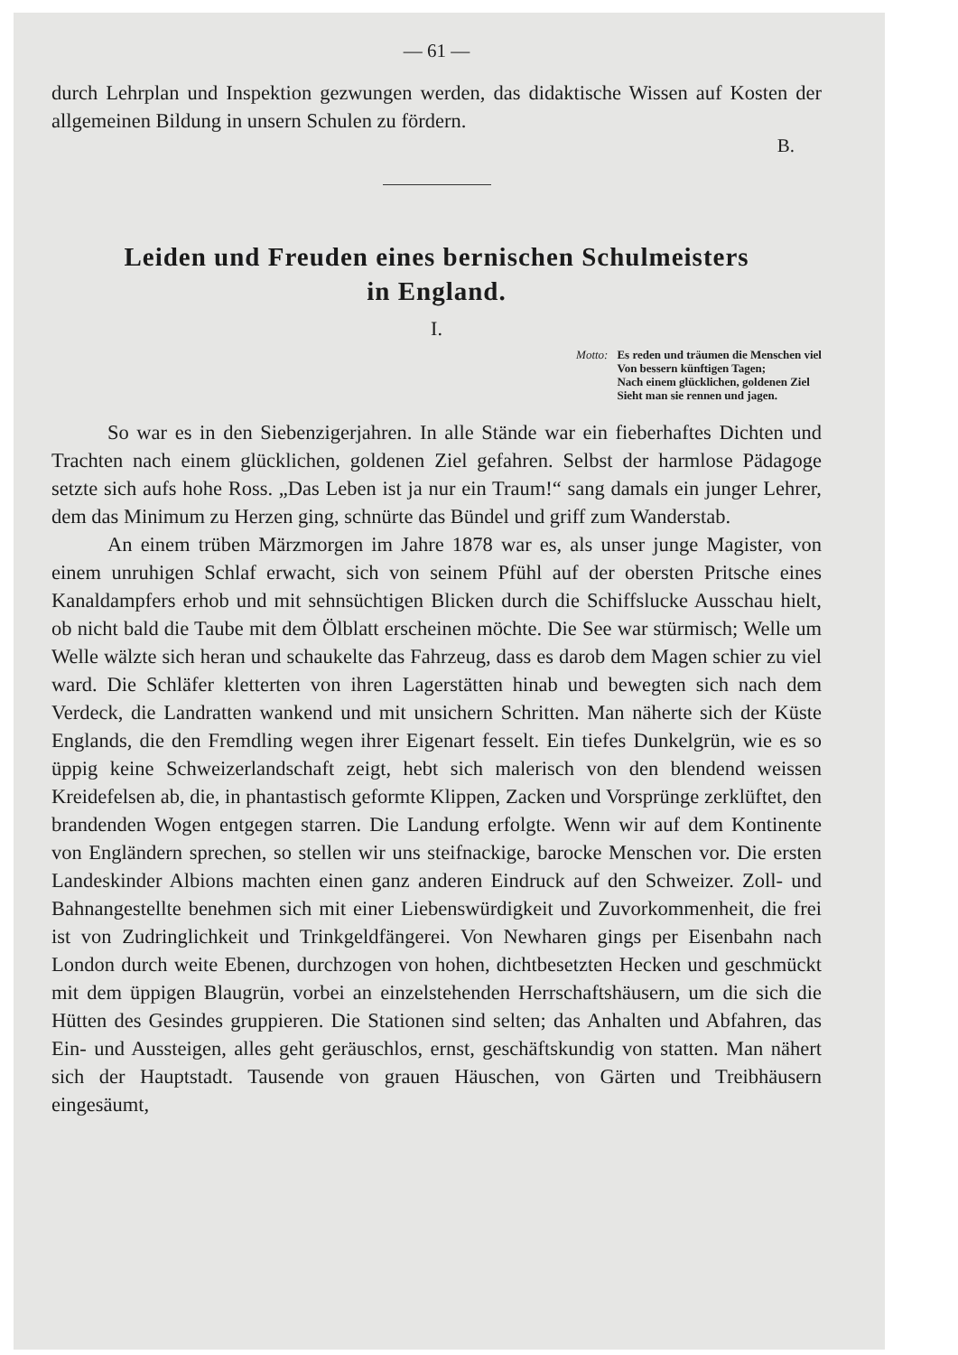— 61 —
durch Lehrplan und Inspektion gezwungen werden, das didaktische Wissen auf Kosten der allgemeinen Bildung in unsern Schulen zu fördern.
B.
Leiden und Freuden eines bernischen Schulmeisters
in England.
I.
Motto: Es reden und träumen die Menschen viel
Von bessern künftigen Tagen;
Nach einem glücklichen, goldenen Ziel
Sieht man sie rennen und jagen.
So war es in den Siebenzigerjahren. In alle Stände war ein fieberhaftes Dichten und Trachten nach einem glücklichen, goldenen Ziel gefahren. Selbst der harmlose Pädagoge setzte sich aufs hohe Ross. „Das Leben ist ja nur ein Traum!“ sang damals ein junger Lehrer, dem das Minimum zu Herzen ging, schnürte das Bündel und griff zum Wanderstab.
An einem trüben Märzmorgen im Jahre 1878 war es, als unser junge Magister, von einem unruhigen Schlaf erwacht, sich von seinem Pfühl auf der obersten Pritsche eines Kanaldampfers erhob und mit sehnsüchtigen Blicken durch die Schiffslucke Ausschau hielt, ob nicht bald die Taube mit dem Ölblatt erscheinen möchte. Die See war stürmisch; Welle um Welle wälzte sich heran und schaukelte das Fahrzeug, dass es darob dem Magen schier zu viel ward. Die Schläfer kletterten von ihren Lagerstätten hinab und bewegten sich nach dem Verdeck, die Landratten wankend und mit unsichern Schritten. Man näherte sich der Küste Englands, die den Fremdling wegen ihrer Eigenart fesselt. Ein tiefes Dunkelgrün, wie es so üppig keine Schweizerlandschaft zeigt, hebt sich malerisch von den blendend weissen Kreidefelsen ab, die, in phantastisch geformte Klippen, Zacken und Vorsprünge zerklüftet, den brandenden Wogen entgegen starren. Die Landung erfolgte. Wenn wir auf dem Kontinente von Engländern sprechen, so stellen wir uns steifnackige, barocke Menschen vor. Die ersten Landeskinder Albions machten einen ganz anderen Eindruck auf den Schweizer. Zoll- und Bahnangestellte benehmen sich mit einer Liebenswürdigkeit und Zuvorkommenheit, die frei ist von Zudringlichkeit und Trinkgeldfängerei. Von Newharen gings per Eisenbahn nach London durch weite Ebenen, durchzogen von hohen, dichtbesetzten Hecken und geschmückt mit dem üppigen Blaugrün, vorbei an einzelstehenden Herrschaftshäusern, um die sich die Hütten des Gesindes gruppieren. Die Stationen sind selten; das Anhalten und Abfahren, das Ein- und Aussteigen, alles geht geräuschlos, ernst, geschäftskundig von statten. Man nähert sich der Hauptstadt. Tausende von grauen Häuschen, von Gärten und Treibhäusern eingesäumt,